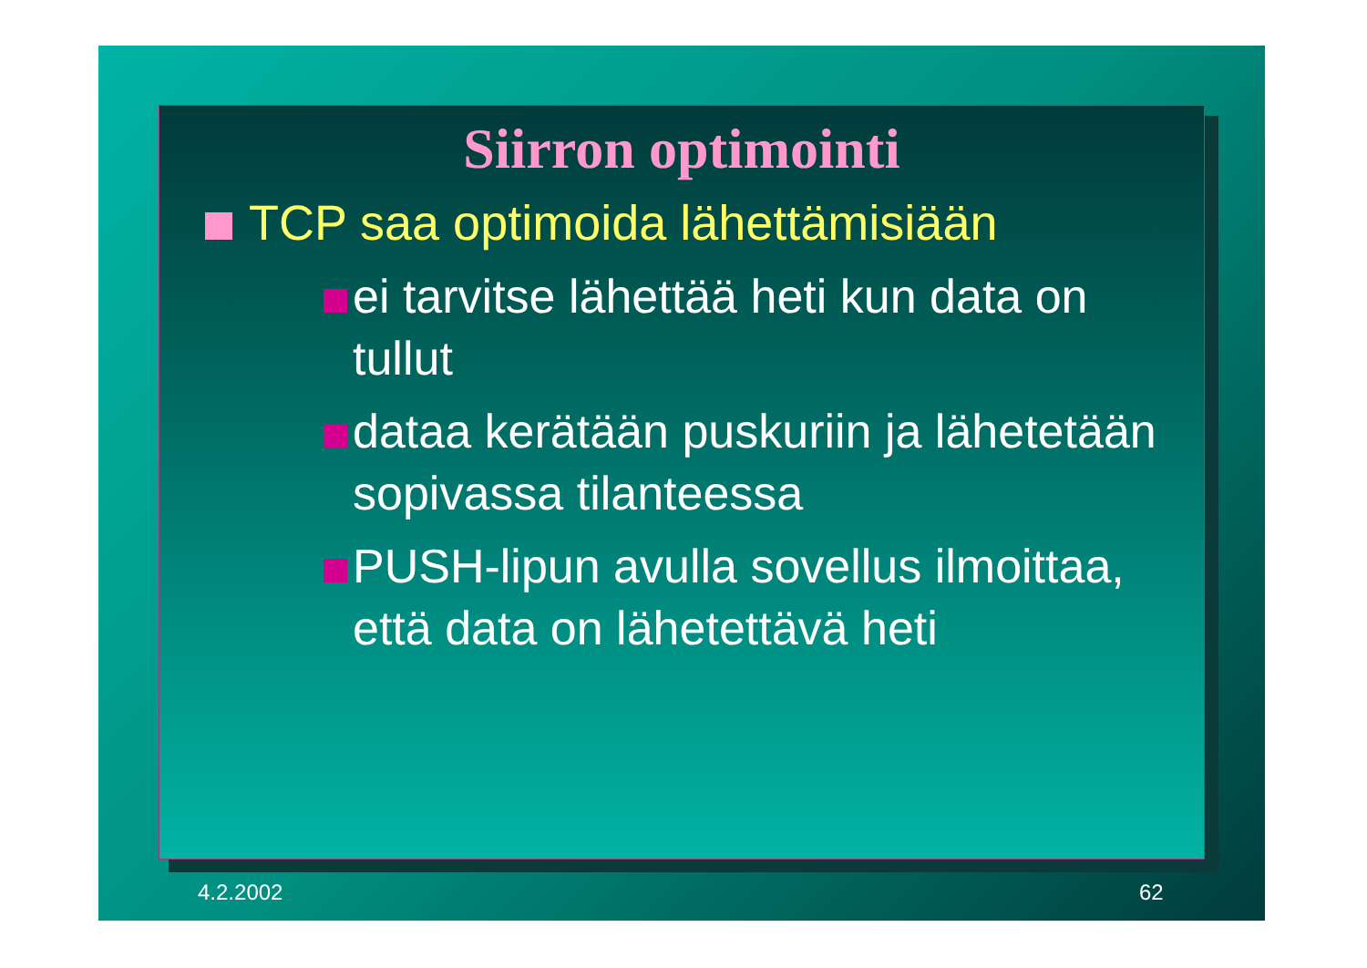Siirron optimointi
TCP saa optimoida lähettämisiään
ei tarvitse lähettää heti kun data on tullut
dataa kerätään puskuriin ja lähetetään sopivassa tilanteessa
PUSH-lipun avulla sovellus ilmoittaa, että data on lähetettävä heti
4.2.2002 62